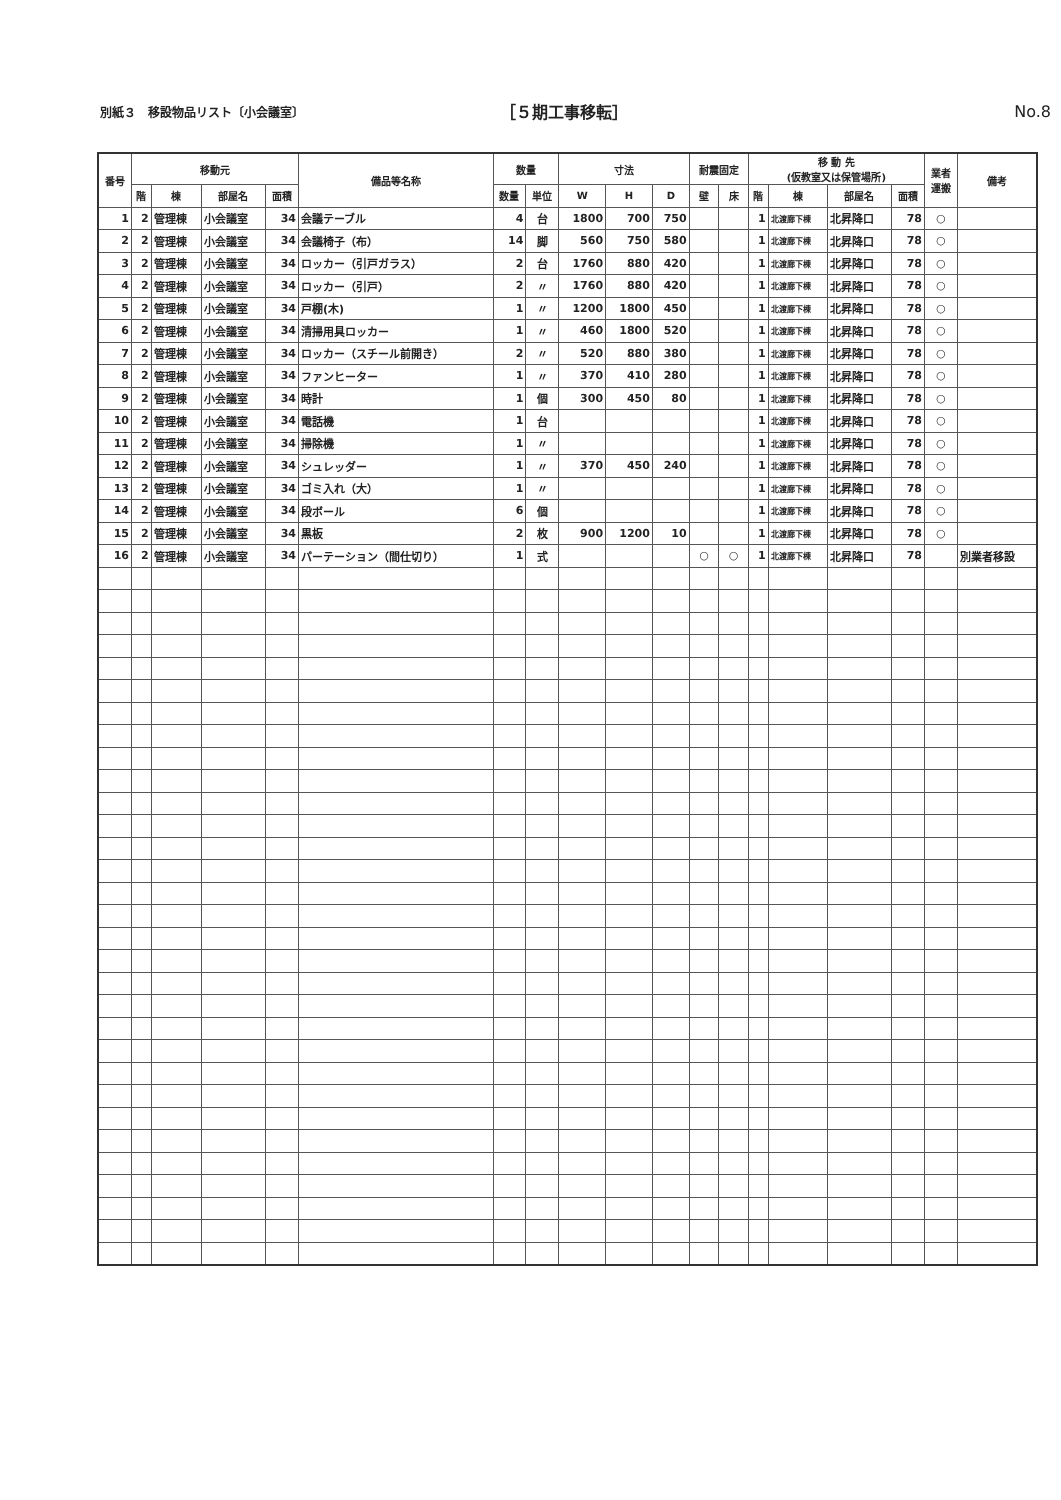別紙３　移設物品リスト〔小会議室〕
［５期工事移転］ No.8
| 番号 | 移動元 | | | | 備品等名称 | 数量 | | 寸法 | | | 耐震固定 | | 移 動 先 (仮教室又は保管場所) | | | | 業者 運搬 | 備考 |
| --- | --- | --- | --- | --- | --- | --- | --- | --- | --- | --- | --- | --- | --- | --- | --- | --- | --- | --- |
| | 階 | 棟 | 部屋名 | 面積 | | 数量 | 単位 | W | H | D | 壁 | 床 | 階 | 棟 | 部屋名 | 面積 | | |
| 1 | 2 | 管理棟 | 小会議室 | 34 | 会議テーブル | 4 | 台 | 1800 | 700 | 750 | | | 1 | 北渡廊下棟 | 北昇降口 | 78 | ○ | |
| 2 | 2 | 管理棟 | 小会議室 | 34 | 会議椅子（布） | 14 | 脚 | 560 | 750 | 580 | | | 1 | 北渡廊下棟 | 北昇降口 | 78 | ○ | |
| 3 | 2 | 管理棟 | 小会議室 | 34 | ロッカー（引戸ガラス） | 2 | 台 | 1760 | 880 | 420 | | | 1 | 北渡廊下棟 | 北昇降口 | 78 | ○ | |
| 4 | 2 | 管理棟 | 小会議室 | 34 | ロッカー（引戸） | 2 | 〃 | 1760 | 880 | 420 | | | 1 | 北渡廊下棟 | 北昇降口 | 78 | ○ | |
| 5 | 2 | 管理棟 | 小会議室 | 34 | 戸棚(木) | 1 | 〃 | 1200 | 1800 | 450 | | | 1 | 北渡廊下棟 | 北昇降口 | 78 | ○ | |
| 6 | 2 | 管理棟 | 小会議室 | 34 | 清掃用具ロッカー | 1 | 〃 | 460 | 1800 | 520 | | | 1 | 北渡廊下棟 | 北昇降口 | 78 | ○ | |
| 7 | 2 | 管理棟 | 小会議室 | 34 | ロッカー（スチール前開き） | 2 | 〃 | 520 | 880 | 380 | | | 1 | 北渡廊下棟 | 北昇降口 | 78 | ○ | |
| 8 | 2 | 管理棟 | 小会議室 | 34 | ファンヒーター | 1 | 〃 | 370 | 410 | 280 | | | 1 | 北渡廊下棟 | 北昇降口 | 78 | ○ | |
| 9 | 2 | 管理棟 | 小会議室 | 34 | 時計 | 1 | 個 | 300 | 450 | 80 | | | 1 | 北渡廊下棟 | 北昇降口 | 78 | ○ | |
| 10 | 2 | 管理棟 | 小会議室 | 34 | 電話機 | 1 | 台 | | | | | | 1 | 北渡廊下棟 | 北昇降口 | 78 | ○ | |
| 11 | 2 | 管理棟 | 小会議室 | 34 | 掃除機 | 1 | 〃 | | | | | | 1 | 北渡廊下棟 | 北昇降口 | 78 | ○ | |
| 12 | 2 | 管理棟 | 小会議室 | 34 | シュレッダー | 1 | 〃 | 370 | 450 | 240 | | | 1 | 北渡廊下棟 | 北昇降口 | 78 | ○ | |
| 13 | 2 | 管理棟 | 小会議室 | 34 | ゴミ入れ（大） | 1 | 〃 | | | | | | 1 | 北渡廊下棟 | 北昇降口 | 78 | ○ | |
| 14 | 2 | 管理棟 | 小会議室 | 34 | 段ボール | 6 | 個 | | | | | | 1 | 北渡廊下棟 | 北昇降口 | 78 | ○ | |
| 15 | 2 | 管理棟 | 小会議室 | 34 | 黒板 | 2 | 枚 | 900 | 1200 | 10 | | | 1 | 北渡廊下棟 | 北昇降口 | 78 | ○ | |
| 16 | 2 | 管理棟 | 小会議室 | 34 | パーテーション（間仕切り） | 1 | 式 | | | | ○ | ○ | 1 | 北渡廊下棟 | 北昇降口 | 78 | | 別業者移設 |